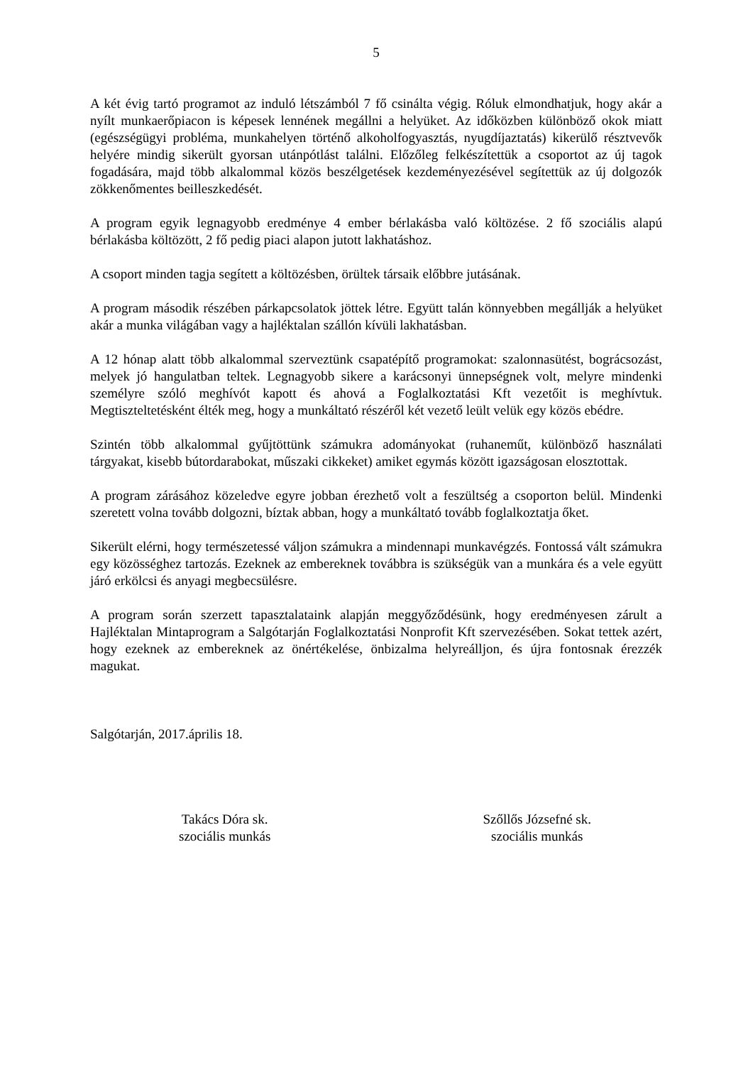5
A két évig tartó programot az induló létszámból 7 fő csinálta végig. Róluk elmondhatjuk, hogy akár a nyílt munkaerőpiacon is képesek lennének megállni a helyüket. Az időközben különböző okok miatt (egészségügyi probléma, munkahelyen történő alkoholfogyasztás, nyugdíjaztatás) kikerülő résztvevők helyére mindig sikerült gyorsan utánpótlást találni. Előzőleg felkészítettük a csoportot az új tagok fogadására, majd több alkalommal közös beszélgetések kezdeményezésével segítettük az új dolgozók zökkenőmentes beilleszkedését.
A program egyik legnagyobb eredménye 4 ember bérlakásba való költözése. 2 fő szociális alapú bérlakásba költözött, 2 fő pedig piaci alapon jutott lakhatáshoz.
A csoport minden tagja segített a költözésben, örültek társaik előbbre jutásának.
A program második részében párkapcsolatok jöttek létre. Együtt talán könnyebben megállják a helyüket akár a munka világában vagy a hajléktalan szállón kívüli lakhatásban.
A 12 hónap alatt több alkalommal szerveztünk csapatépítő programokat: szalonnasütést, bográcsozást, melyek jó hangulatban teltek. Legnagyobb sikere a karácsonyi ünnepségnek volt, melyre mindenki személyre szóló meghívót kapott és ahová a Foglalkoztatási Kft vezetőit is meghívtuk. Megtiszteltetésként élték meg, hogy a munkáltató részéről két vezető leült velük egy közös ebédre.
Szintén több alkalommal gyűjtöttünk számukra adományokat (ruhaneműt, különböző használati tárgyakat, kisebb bútordarabokat, műszaki cikkeket) amiket egymás között igazságosan elosztottak.
A program zárásához közeledve egyre jobban érezhető volt a feszültség a csoporton belül. Mindenki szeretett volna tovább dolgozni, bíztak abban, hogy a munkáltató tovább foglalkoztatja őket.
Sikerült elérni, hogy természetessé váljon számukra a mindennapi munkavégzés. Fontossá vált számukra egy közösséghez tartozás. Ezeknek az embereknek továbbra is szükségük van a munkára és a vele együtt járó erkölcsi és anyagi megbecsülésre.
A program során szerzett tapasztalataink alapján meggyőződésünk, hogy eredményesen zárult a Hajléktalan Mintaprogram a Salgótarján Foglalkoztatási Nonprofit Kft szervezésében. Sokat tettek azért, hogy ezeknek az embereknek az önértékelése, önbizalma helyreálljon, és újra fontosnak érezzék magukat.
Salgótarján, 2017.április 18.
Takács Dóra sk.
szociális munkás
Szőllős Józsefné sk.
szociális munkás